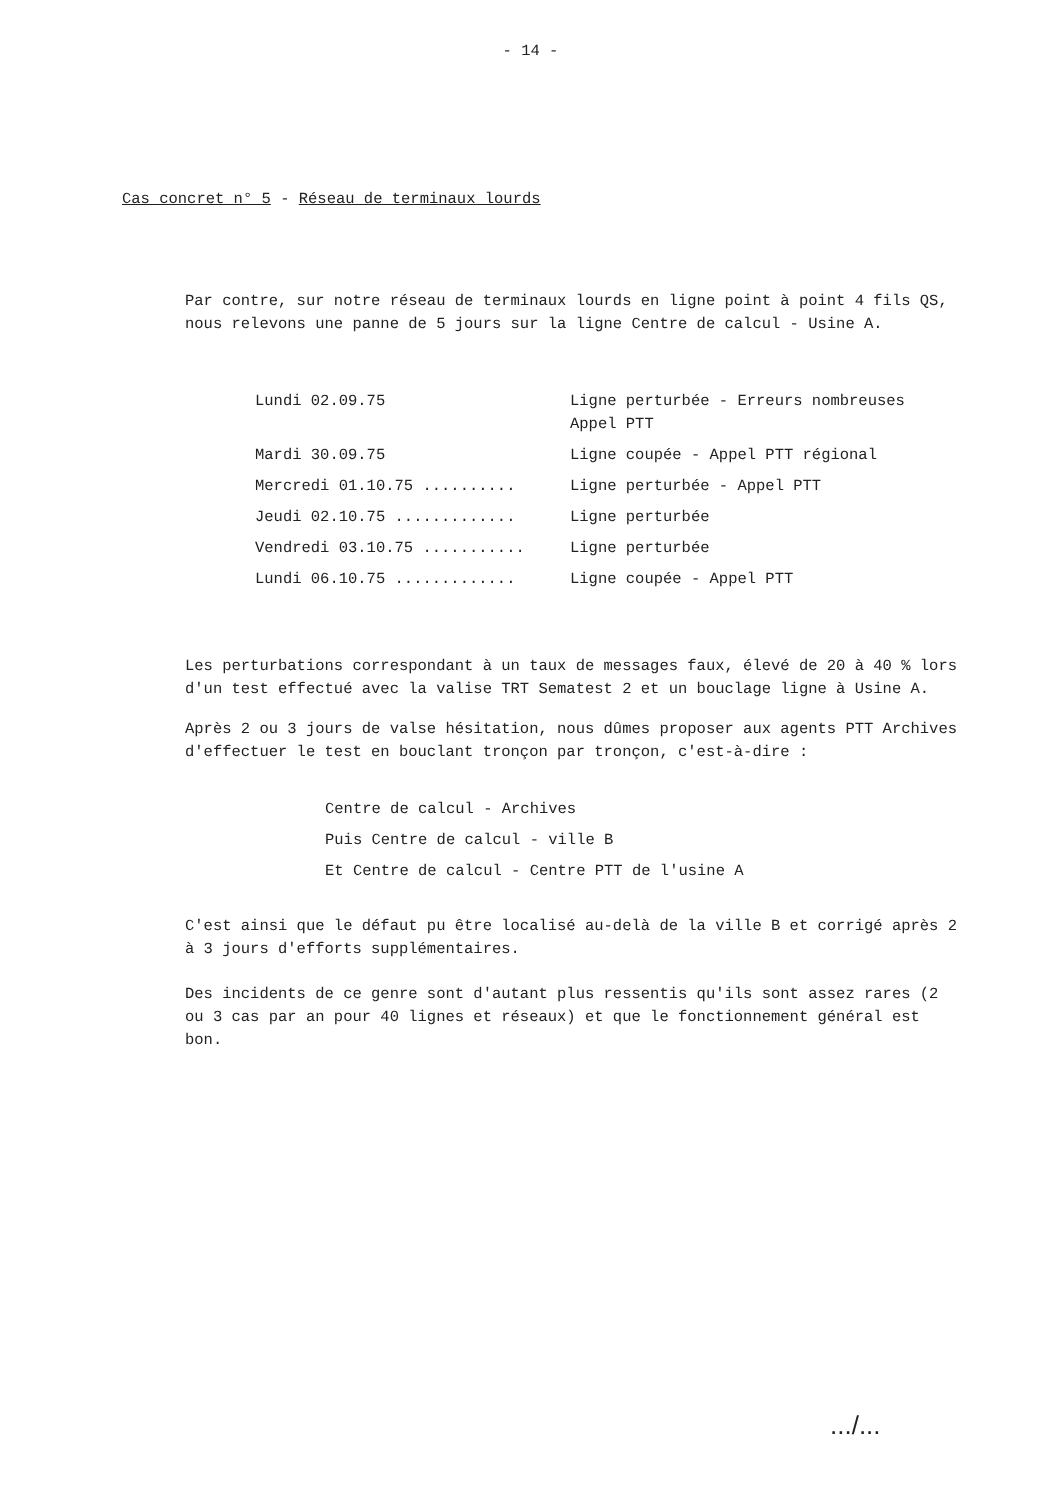- 14 -
Cas concret n° 5 - Réseau de terminaux lourds
Par contre, sur notre réseau de terminaux lourds en ligne point à point 4 fils QS, nous relevons une panne de 5 jours sur la ligne Centre de calcul - Usine A.
| Lundi 02.09.75 | Ligne perturbée - Erreurs nombreuses Appel PTT |
| Mardi 30.09.75 | Ligne coupée - Appel PTT régional |
| Mercredi 01.10.75 .......... | Ligne perturbée - Appel PTT |
| Jeudi 02.10.75 ............. | Ligne perturbée |
| Vendredi 03.10.75 ........... | Ligne perturbée |
| Lundi 06.10.75 ............. | Ligne coupée - Appel PTT |
Les perturbations correspondant à un taux de messages faux, élevé de 20 à 40 % lors d'un test effectué avec la valise TRT Sematest 2 et un bouclage ligne à Usine A.
Après 2 ou 3 jours de valse hésitation, nous dûmes proposer aux agents PTT Archives d'effectuer le test en bouclant tronçon par tronçon, c'est-à-dire :
Centre de calcul - Archives
Puis Centre de calcul - ville B
Et Centre de calcul - Centre PTT de l'usine A
C'est ainsi que le défaut pu être localisé au-delà de la ville B et corrigé après 2 à 3 jours d'efforts supplémentaires.
Des incidents de ce genre sont d'autant plus ressentis qu'ils sont assez rares (2 ou 3 cas par an pour 40 lignes et réseaux) et que le fonctionnement général est bon.
.../...